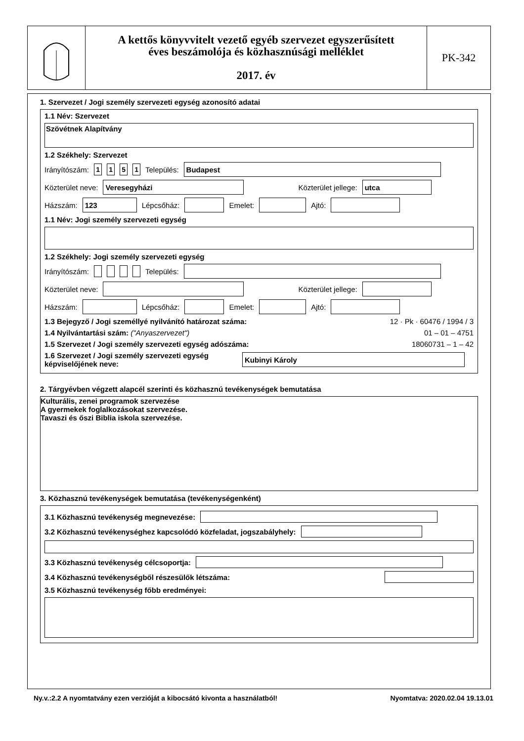A kettős könyvvitelt vezető egyéb szervezet egyszerűsített
éves beszámolója és közhasznúsági melléklet
2017. év
PK-342
1. Szervezet / Jogi személy szervezeti egység azonosító adatai
1.1 Név: Szervezet
Szövétnek Alapítvány
1.2 Székhely: Szervezet
Irányítószám: 1151 Település: Budapest
Közterület neve: Veresegyházi Közterület jellege: utca
Házszám: 123 Lépcsőház: Emelet: Ajtó:
1.1 Név: Jogi személy szervezeti egység
1.2 Székhely: Jogi személy szervezeti egység
Irányítószám: Település:
Közterület neve: Közterület jellege:
Házszám: Lépcsőház: Emelet: Ajtó:
1.3 Bejegyző / Jogi személlyé nyilvánító határozat száma: 12 · Pk · 60476 / 1994 / 3
1.4 Nyilvántartási szám: ("Anyaszervezet") 01 – 01 – 4751
1.5 Szervezet / Jogi személy szervezeti egység adószáma: 18060731 – 1 – 42
1.6 Szervezet / Jogi személy szervezeti egység képviselőjének neve: Kubinyi Károly
2. Tárgyévben végzett alapcél szerinti és közhasznú tevékenységek bemutatása
Kulturális, zenei programok szervezése
A gyermekek foglalkozásokat szervezése.
Tavaszi és őszi Biblia iskola szervezése.
3. Közhasznú tevékenységek bemutatása (tevékenységenként)
3.1 Közhasznú tevékenység megnevezése:
3.2 Közhasznú tevékenységhez kapcsolódó közfeladat, jogszabályhely:
3.3 Közhasznú tevékenység célcsoportja:
3.4 Közhasznú tevékenységből részesülők létszáma:
3.5 Közhasznú tevékenység főbb eredményei:
Ny.v.:2.2 A nyomtatvány ezen verzióját a kibocsátó kivonta a használatból! Nyomtatva: 2020.02.04 19.13.01